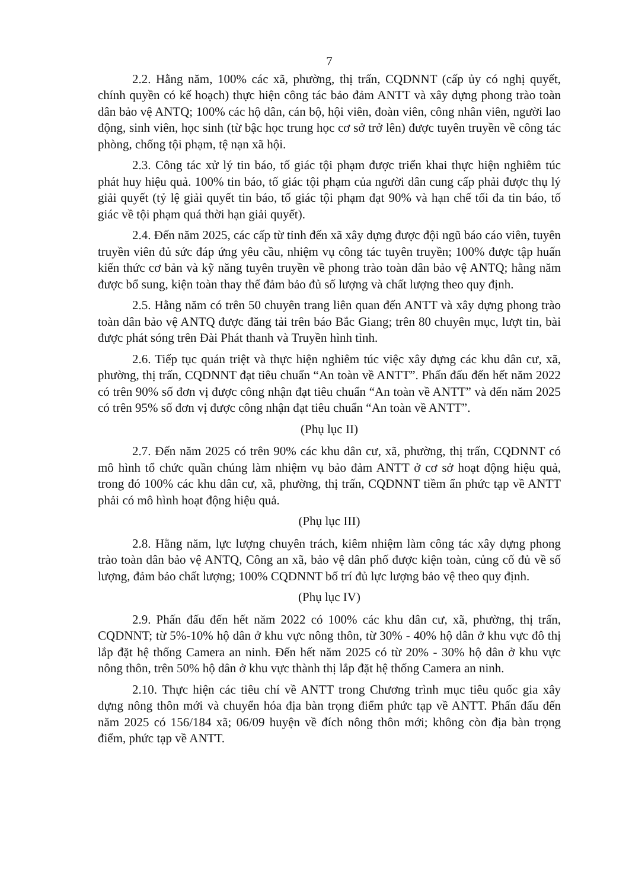7
2.2. Hằng năm, 100% các xã, phường, thị trấn, CQDNNT (cấp ủy có nghị quyết, chính quyền có kế hoạch) thực hiện công tác bảo đảm ANTT và xây dựng phong trào toàn dân bảo vệ ANTQ; 100% các hộ dân, cán bộ, hội viên, đoàn viên, công nhân viên, người lao động, sinh viên, học sinh (từ bậc học trung học cơ sở trở lên) được tuyên truyền về công tác phòng, chống tội phạm, tệ nạn xã hội.
2.3. Công tác xử lý tin báo, tố giác tội phạm được triển khai thực hiện nghiêm túc phát huy hiệu quả. 100% tin báo, tố giác tội phạm của người dân cung cấp phải được thụ lý giải quyết (tỷ lệ giải quyết tin báo, tố giác tội phạm đạt 90% và hạn chế tối đa tin báo, tố giác về tội phạm quá thời hạn giải quyết).
2.4. Đến năm 2025, các cấp từ tỉnh đến xã xây dựng được đội ngũ báo cáo viên, tuyên truyền viên đủ sức đáp ứng yêu cầu, nhiệm vụ công tác tuyên truyền; 100% được tập huấn kiến thức cơ bản và kỹ năng tuyên truyền về phong trào toàn dân bảo vệ ANTQ; hằng năm được bổ sung, kiện toàn thay thế đảm bảo đủ số lượng và chất lượng theo quy định.
2.5. Hằng năm có trên 50 chuyên trang liên quan đến ANTT và xây dựng phong trào toàn dân bảo vệ ANTQ được đăng tải trên báo Bắc Giang; trên 80 chuyên mục, lượt tin, bài được phát sóng trên Đài Phát thanh và Truyền hình tỉnh.
2.6. Tiếp tục quán triệt và thực hiện nghiêm túc việc xây dựng các khu dân cư, xã, phường, thị trấn, CQDNNT đạt tiêu chuẩn “An toàn về ANTT”. Phấn đấu đến hết năm 2022 có trên 90% số đơn vị được công nhận đạt tiêu chuẩn “An toàn về ANTT” và đến năm 2025 có trên 95% số đơn vị được công nhận đạt tiêu chuẩn “An toàn về ANTT”.
(Phụ lục II)
2.7. Đến năm 2025 có trên 90% các khu dân cư, xã, phường, thị trấn, CQDNNT có mô hình tổ chức quần chúng làm nhiệm vụ bảo đảm ANTT ở cơ sở hoạt động hiệu quả, trong đó 100% các khu dân cư, xã, phường, thị trấn, CQDNNT tiềm ẩn phức tạp về ANTT phải có mô hình hoạt động hiệu quả.
(Phụ lục III)
2.8. Hằng năm, lực lượng chuyên trách, kiêm nhiệm làm công tác xây dựng phong trào toàn dân bảo vệ ANTQ, Công an xã, bảo vệ dân phố được kiện toàn, củng cố đủ về số lượng, đảm bảo chất lượng; 100% CQDNNT bố trí đủ lực lượng bảo vệ theo quy định.
(Phụ lục IV)
2.9. Phấn đấu đến hết năm 2022 có 100% các khu dân cư, xã, phường, thị trấn, CQDNNT; từ 5%-10% hộ dân ở khu vực nông thôn, từ 30% - 40% hộ dân ở khu vực đô thị lắp đặt hệ thống Camera an ninh. Đến hết năm 2025 có từ 20% - 30% hộ dân ở khu vực nông thôn, trên 50% hộ dân ở khu vực thành thị lắp đặt hệ thống Camera an ninh.
2.10. Thực hiện các tiêu chí về ANTT trong Chương trình mục tiêu quốc gia xây dựng nông thôn mới và chuyển hóa địa bàn trọng điểm phức tạp về ANTT. Phấn đấu đến năm 2025 có 156/184 xã; 06/09 huyện về đích nông thôn mới; không còn địa bàn trọng điểm, phức tạp về ANTT.